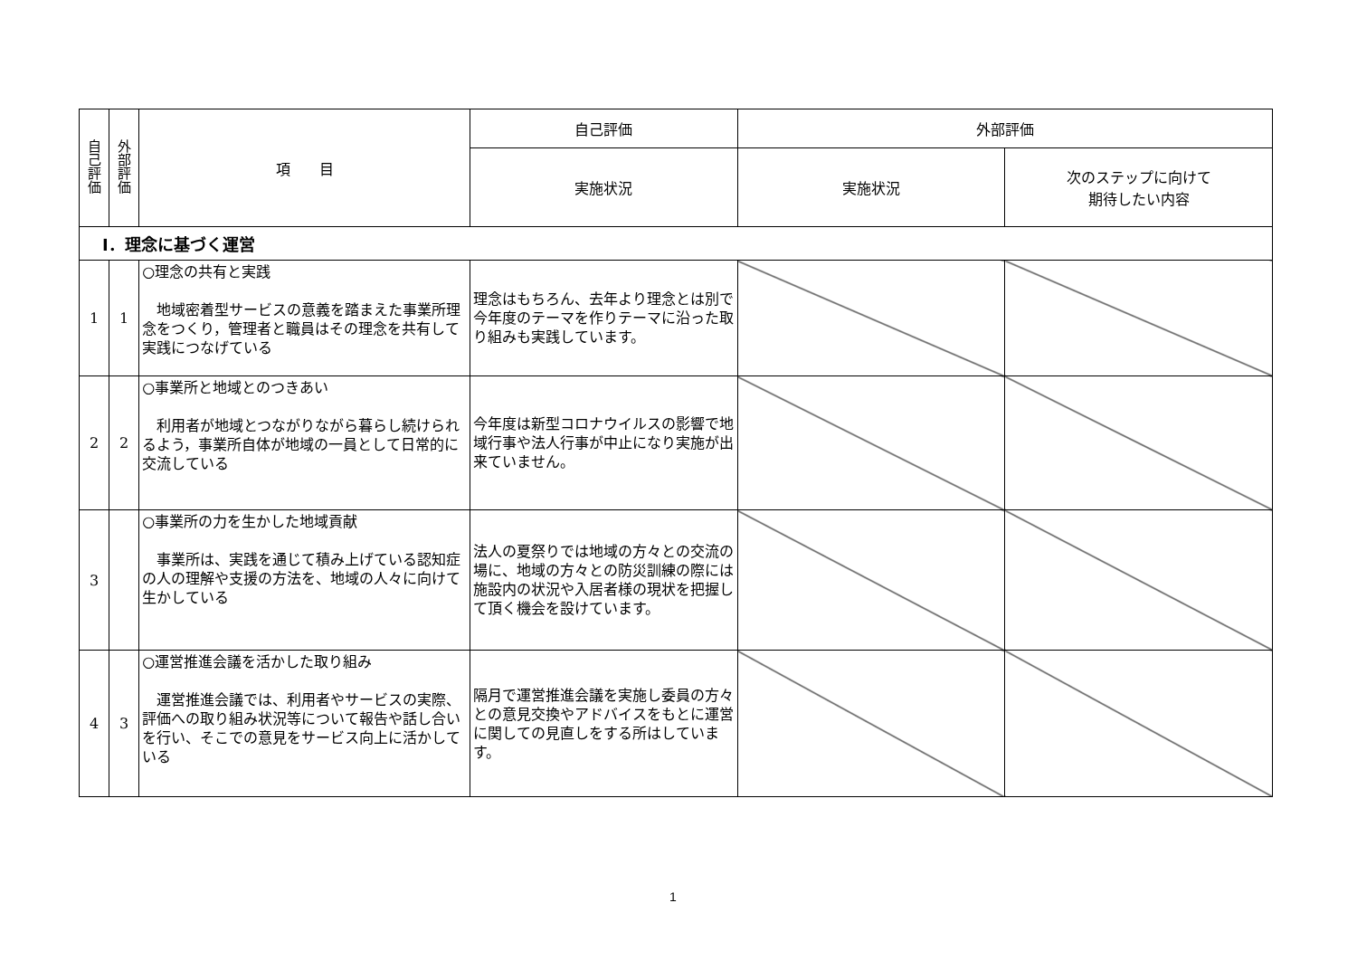| 自己評価 | 外部評価 | 項 目 | 自己評価 | 外部評価 | |
| --- | --- | --- | --- | --- | --- |
| | | | 実施状況 | 実施状況 | 次のステップに向けて 期待したい内容 |
| Ⅰ．理念に基づく運営 | | | | | |
| 1 | 1 | ○理念の共有と実践 地域密着型サービスの意義を踏まえた事業所理念をつくり，管理者と職員はその理念を共有して実践につなげている | 理念はもちろん、去年より理念とは別で今年度のテーマを作りテーマに沿った取り組みも実践しています。 | | |
| 2 | 2 | ○事業所と地域とのつきあい 利用者が地域とつながりながら暮らし続けられるよう，事業所自体が地域の一員として日常的に交流している | 今年度は新型コロナウイルスの影響で地域行事や法人行事が中止になり実施が出来ていません。 | | |
| 3 | | ○事業所の力を生かした地域貢献 事業所は、実践を通じて積み上げている認知症の人の理解や支援の方法を、地域の人々に向けて生かしている | 法人の夏祭りでは地域の方々との交流の場に、地域の方々との防災訓練の際には施設内の状況や入居者様の現状を把握して頂く機会を設けています。 | | |
| 4 | 3 | ○運営推進会議を活かした取り組み 運営推進会議では、利用者やサービスの実際、評価への取り組み状況等について報告や話し合いを行い、そこでの意見をサービス向上に活かしている | 隔月で運営推進会議を実施し委員の方々との意見交換やアドバイスをもとに運営に関しての見直しをする所はしています。 | | |
1